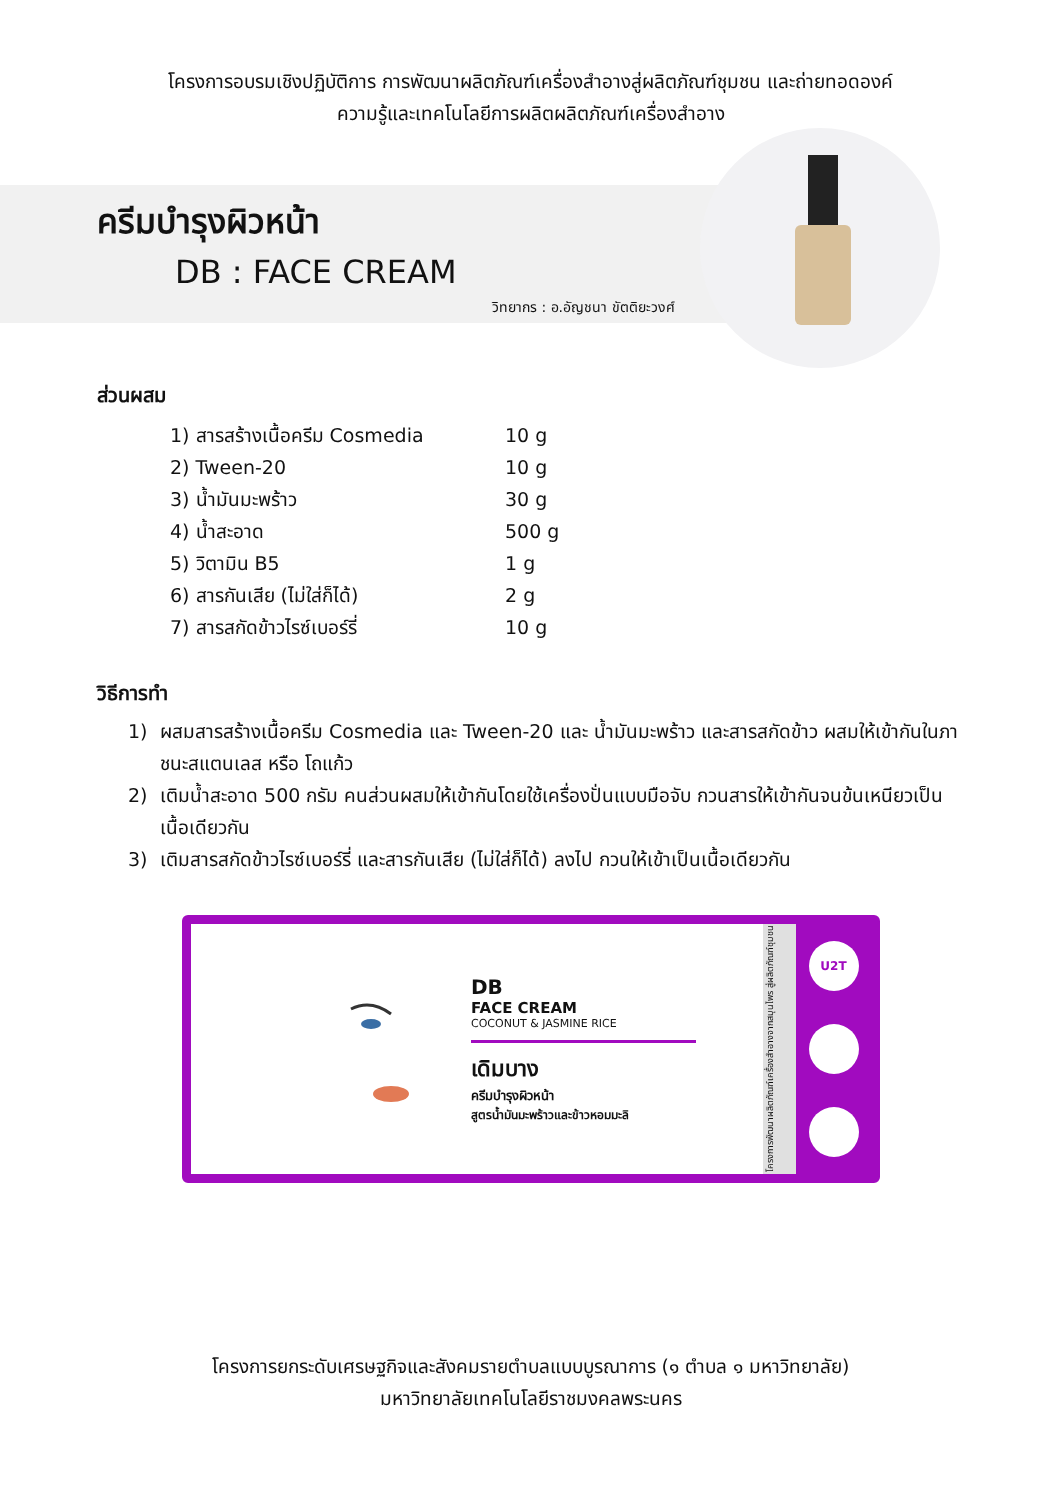โครงการอบรมเชิงปฏิบัติการ การพัฒนาผลิตภัณฑ์เครื่องสำอางสู่ผลิตภัณฑ์ชุมชน และถ่ายทอดองค์
ความรู้และเทคโนโลยีการผลิตผลิตภัณฑ์เครื่องสำอาง
ครีมบำรุงผิวหน้า
DB : FACE CREAM
วิทยากร : อ.อัญชนา ขัตติยะวงศ์
ส่วนผสม
1) สารสร้างเนื้อครีม Cosmedia 10 g
2) Tween-20 10 g
3) น้ำมันมะพร้าว 30 g
4) น้ำสะอาด 500 g
5) วิตามิน B5 1 g
6) สารกันเสีย (ไม่ใส่ก็ได้) 2 g
7) สารสกัดข้าวไรซ์เบอร์รี่ 10 g
วิธีการทำ
1) ผสมสารสร้างเนื้อครีม Cosmedia และ Tween-20 และ น้ำมันมะพร้าว และสารสกัดข้าว ผสมให้เข้ากันในภาชนะสแตนเลส หรือ โถแก้ว
2) เติมน้ำสะอาด 500 กรัม คนส่วนผสมให้เข้ากันโดยใช้เครื่องปั่นแบบมือจับ กวนสารให้เข้ากันจนข้นเหนียวเป็นเนื้อเดียวกัน
3) เติมสารสกัดข้าวไรซ์เบอร์รี่ และสารกันเสีย (ไม่ใส่ก็ได้) ลงไป กวนให้เข้าเป็นเนื้อเดียวกัน
DB
FACE CREAM
COCONUT & JASMINE RICE
เดิมบาง
ครีมบำรุงผิวหน้า
สูตรน้ำมันมะพร้าวและข้าวหอมมะลิ
โครงการพัฒนาผลิตภัณฑ์เครื่องสำอางจากสมุนไพร สู่ผลิตภัณฑ์ชุมชน
U2T
โครงการยกระดับเศรษฐกิจและสังคมรายตำบลแบบบูรณาการ (๑ ตำบล ๑ มหาวิทยาลัย)
มหาวิทยาลัยเทคโนโลยีราชมงคลพระนคร